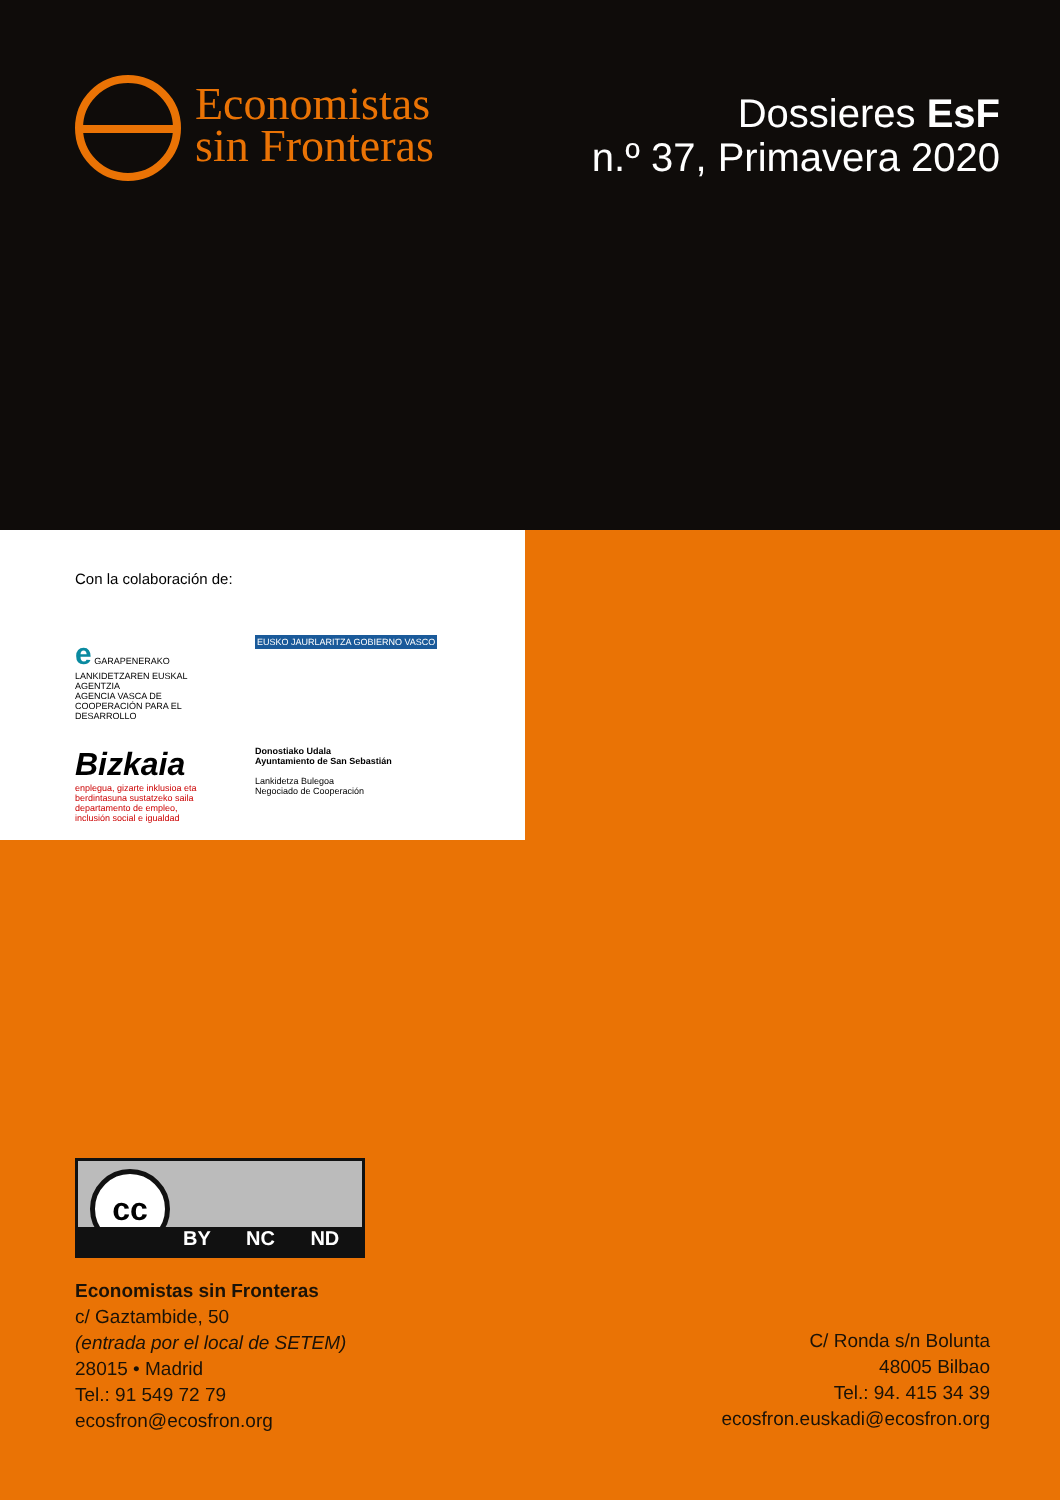Economistas
sin Fronteras
Dossieres EsF
n.º 37, Primavera 2020
Con la colaboración de:
e GARAPENERAKO LANKIDETZAREN EUSKAL AGENTZIA
AGENCIA VASCA DE COOPERACIÓN PARA EL DESARROLLO
EUSKO JAURLARITZA GOBIERNO VASCO
Bizkaia
enplegua, gizarte inklusioa eta berdintasuna sustatzeko saila
departamento de empleo, inclusión social e igualdad
Donostiako Udala
Ayuntamiento de San Sebastián
Lankidetza Bulegoa
Negociado de Cooperación
cc
BY NC ND
Economistas sin Fronteras
c/ Gaztambide, 50
(entrada por el local de SETEM)
28015 • Madrid
Tel.: 91 549 72 79
ecosfron@ecosfron.org
C/ Ronda s/n Bolunta
48005 Bilbao
Tel.: 94. 415 34 39
ecosfron.euskadi@ecosfron.org